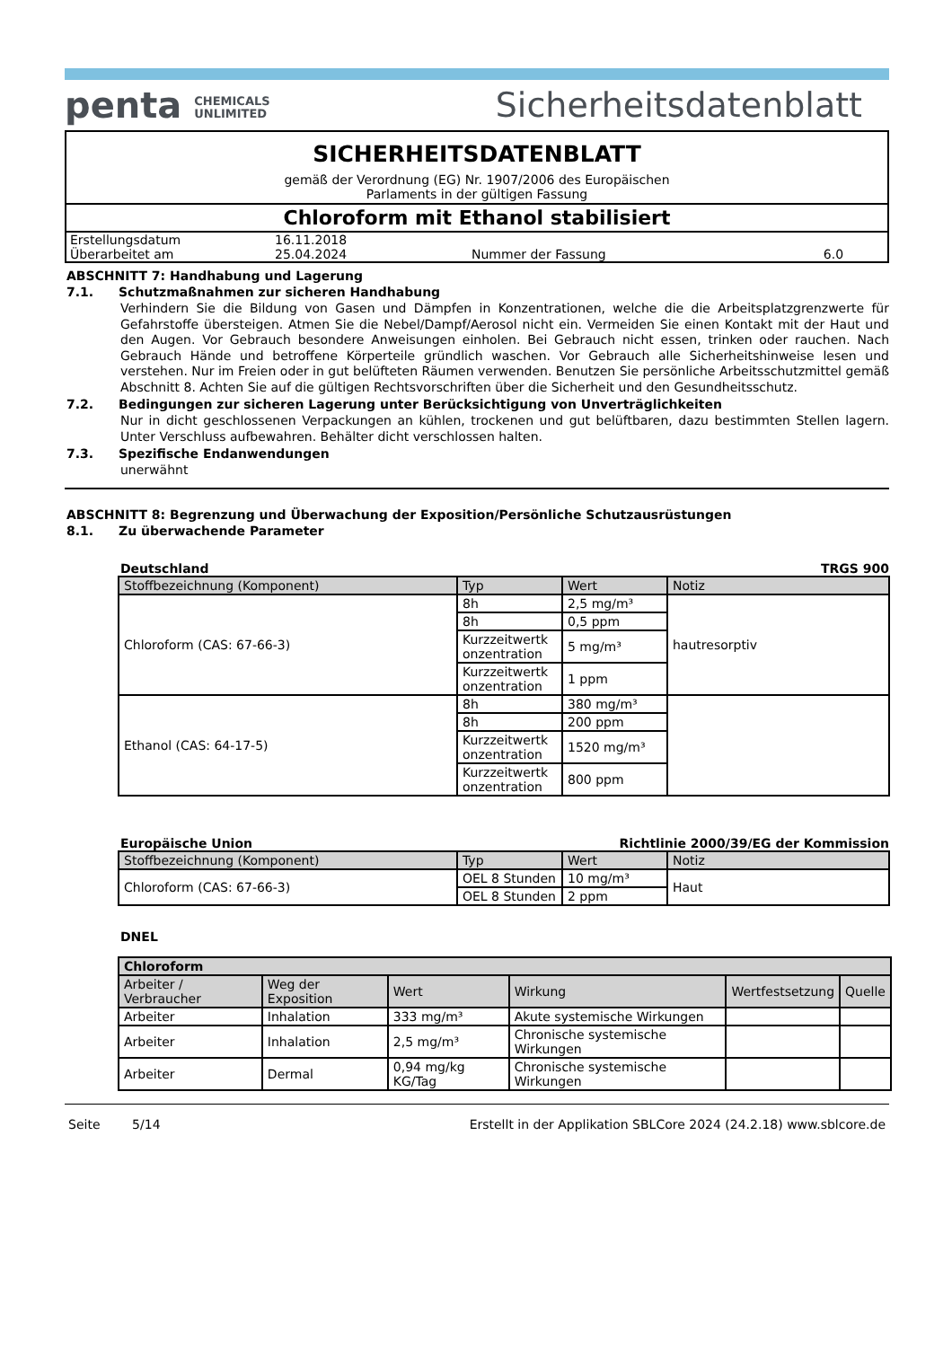penta CHEMICALS
UNLIMITED
Sicherheitsdatenblatt
SICHERHEITSDATENBLATT
gemäß der Verordnung (EG) Nr. 1907/2006 des Europäischen
Parlaments in der gültigen Fassung
Chloroform mit Ethanol stabilisiert
| Erstellungsdatum | 16.11.2018 | | |
| Überarbeitet am | 25.04.2024 | Nummer der Fassung | 6.0 |
ABSCHNITT 7: Handhabung und Lagerung
7.1. Schutzmaßnahmen zur sicheren Handhabung
Verhindern Sie die Bildung von Gasen und Dämpfen in Konzentrationen, welche die die Arbeitsplatzgrenzwerte für Gefahrstoffe übersteigen. Atmen Sie die Nebel/Dampf/Aerosol nicht ein. Vermeiden Sie einen Kontakt mit der Haut und den Augen. Vor Gebrauch besondere Anweisungen einholen. Bei Gebrauch nicht essen, trinken oder rauchen. Nach Gebrauch Hände und betroffene Körperteile gründlich waschen. Vor Gebrauch alle Sicherheitshinweise lesen und verstehen. Nur im Freien oder in gut belüfteten Räumen verwenden. Benutzen Sie persönliche Arbeitsschutzmittel gemäß Abschnitt 8. Achten Sie auf die gültigen Rechtsvorschriften über die Sicherheit und den Gesundheitsschutz.
7.2. Bedingungen zur sicheren Lagerung unter Berücksichtigung von Unverträglichkeiten
Nur in dicht geschlossenen Verpackungen an kühlen, trockenen und gut belüftbaren, dazu bestimmten Stellen lagern. Unter Verschluss aufbewahren. Behälter dicht verschlossen halten.
7.3. Spezifische Endanwendungen
unerwähnt
ABSCHNITT 8: Begrenzung und Überwachung der Exposition/Persönliche Schutzausrüstungen
8.1. Zu überwachende Parameter
Deutschland TRGS 900
| Stoffbezeichnung (Komponent) | Typ | Wert | Notiz |
| --- | --- | --- | --- |
| Chloroform (CAS: 67-66-3) | 8h | 2,5 mg/m³ | hautresorptiv |
| | 8h | 0,5 ppm | |
| | Kurzzeitwertk onzentration | 5 mg/m³ | |
| | Kurzzeitwertk onzentration | 1 ppm | |
| Ethanol (CAS: 64-17-5) | 8h | 380 mg/m³ | |
| | 8h | 200 ppm | |
| | Kurzzeitwertk onzentration | 1520 mg/m³ | |
| | Kurzzeitwertk onzentration | 800 ppm | |
Europäische Union Richtlinie 2000/39/EG der Kommission
| Stoffbezeichnung (Komponent) | Typ | Wert | Notiz |
| --- | --- | --- | --- |
| Chloroform (CAS: 67-66-3) | OEL 8 Stunden | 10 mg/m³ | Haut |
| | OEL 8 Stunden | 2 ppm | |
DNEL
| Chloroform | | | | | |
| --- | --- | --- | --- | --- | --- |
| Arbeiter / Verbraucher | Weg der Exposition | Wert | Wirkung | Wertfestsetzung | Quelle |
| Arbeiter | Inhalation | 333 mg/m³ | Akute systemische Wirkungen | | |
| Arbeiter | Inhalation | 2,5 mg/m³ | Chronische systemische Wirkungen | | |
| Arbeiter | Dermal | 0,94 mg/kg KG/Tag | Chronische systemische Wirkungen | | |
Seite 5/14 Erstellt in der Applikation SBLCore 2024 (24.2.18) www.sblcore.de